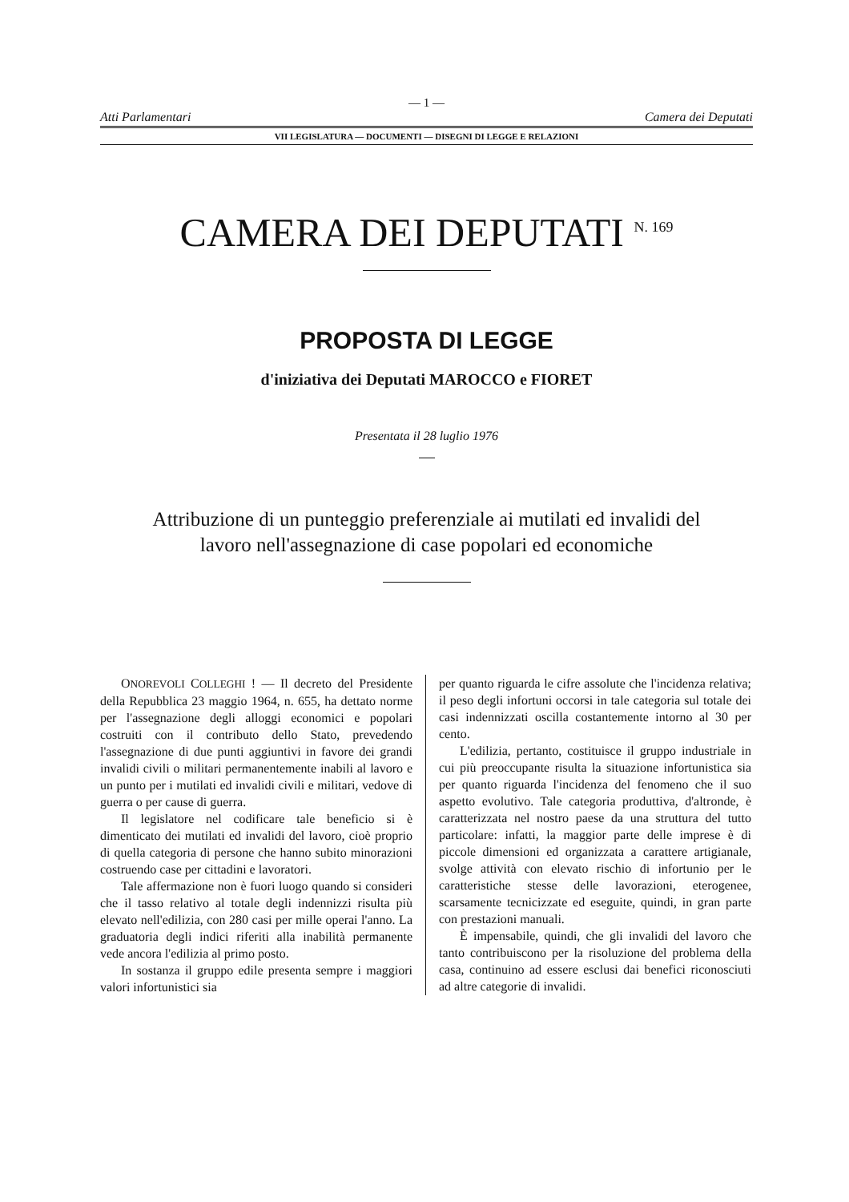— 1 —
Atti Parlamentari Camera dei Deputati
VII LEGISLATURA — DOCUMENTI — DISEGNI DI LEGGE E RELAZIONI
CAMERA DEI DEPUTATI <sup>N. 169</sup>
PROPOSTA DI LEGGE
d'iniziativa dei Deputati MAROCCO e FIORET
Presentata il 28 luglio 1976
Attribuzione di un punteggio preferenziale ai mutilati ed invalidi del lavoro nell'assegnazione di case popolari ed economiche
ONOREVOLI COLLEGHI ! — Il decreto del Presidente della Repubblica 23 maggio 1964, n. 655, ha dettato norme per l'assegnazione degli alloggi economici e popolari costruiti con il contributo dello Stato, prevedendo l'assegnazione di due punti aggiuntivi in favore dei grandi invalidi civili o militari permanentemente inabili al lavoro e un punto per i mutilati ed invalidi civili e militari, vedove di guerra o per cause di guerra.
Il legislatore nel codificare tale beneficio si è dimenticato dei mutilati ed invalidi del lavoro, cioè proprio di quella categoria di persone che hanno subito minorazioni costruendo case per cittadini e lavoratori.
Tale affermazione non è fuori luogo quando si consideri che il tasso relativo al totale degli indennizzi risulta più elevato nell'edilizia, con 280 casi per mille operai l'anno. La graduatoria degli indici riferiti alla inabilità permanente vede ancora l'edilizia al primo posto.
In sostanza il gruppo edile presenta sempre i maggiori valori infortunistici sia
per quanto riguarda le cifre assolute che l'incidenza relativa; il peso degli infortuni occorsi in tale categoria sul totale dei casi indennizzati oscilla costantemente intorno al 30 per cento.
L'edilizia, pertanto, costituisce il gruppo industriale in cui più preoccupante risulta la situazione infortunistica sia per quanto riguarda l'incidenza del fenomeno che il suo aspetto evolutivo. Tale categoria produttiva, d'altronde, è caratterizzata nel nostro paese da una struttura del tutto particolare: infatti, la maggior parte delle imprese è di piccole dimensioni ed organizzata a carattere artigianale, svolge attività con elevato rischio di infortunio per le caratteristiche stesse delle lavorazioni, eterogenee, scarsamente tecnicizzate ed eseguite, quindi, in gran parte con prestazioni manuali.
È impensabile, quindi, che gli invalidi del lavoro che tanto contribuiscono per la risoluzione del problema della casa, continuino ad essere esclusi dai benefici riconosciuti ad altre categorie di invalidi.